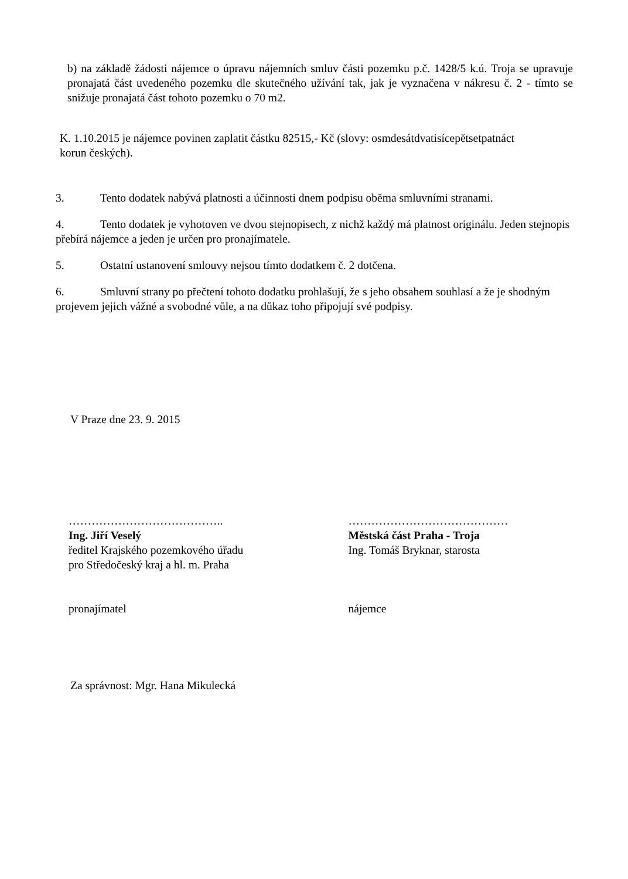b) na základě žádosti nájemce o úpravu nájemních smluv části pozemku p.č. 1428/5 k.ú. Troja se upravuje pronajatá část uvedeného pozemku dle skutečného užívání tak, jak je vyznačena v nákresu č. 2 - tímto se snižuje pronajatá část tohoto pozemku o 70 m2.
K. 1.10.2015 je nájemce povinen zaplatit částku 82515,- Kč (slovy: osmdesátdvatisícepětsetpatnáct korun českých).
3. Tento dodatek nabývá platnosti a účinnosti dnem podpisu oběma smluvními stranami.
4. Tento dodatek je vyhotoven ve dvou stejnopisech, z nichž každý má platnost originálu. Jeden stejnopis přebírá nájemce a jeden je určen pro pronajímatele.
5. Ostatní ustanovení smlouvy nejsou tímto dodatkem č. 2 dotčena.
6. Smluvní strany po přečtení tohoto dodatku prohlašují, že s jeho obsahem souhlasí a že je shodným projevem jejich vážné a svobodné vůle, a na důkaz toho připojují své podpisy.
V Praze dne 23. 9. 2015
…………………………………..
Ing. Jiří Veselý
ředitel Krajského pozemkového úřadu
pro Středočeský kraj a hl. m. Praha
pronajímatel
……………………………………
Městská část Praha - Troja
Ing. Tomáš Bryknar, starosta
nájemce
Za správnost: Mgr. Hana Mikulecká